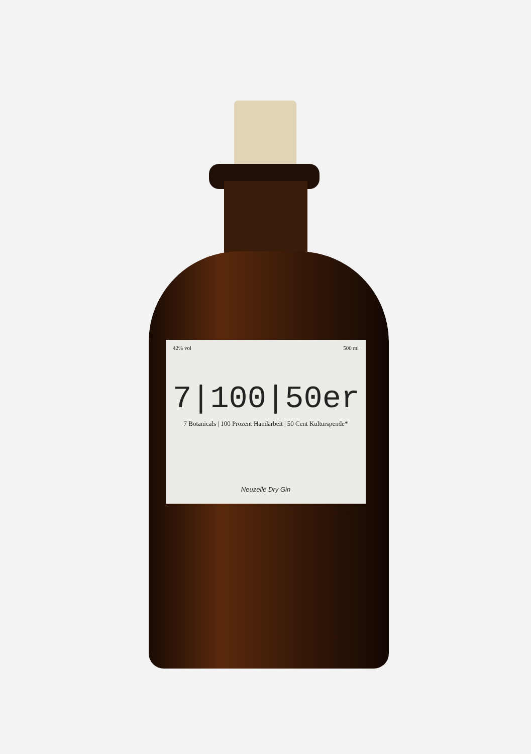42% vol 500 ml
7|100|50er
7 Botanicals | 100 Prozent Handarbeit | 50 Cent Kulturspende*
Neuzelle Dry Gin